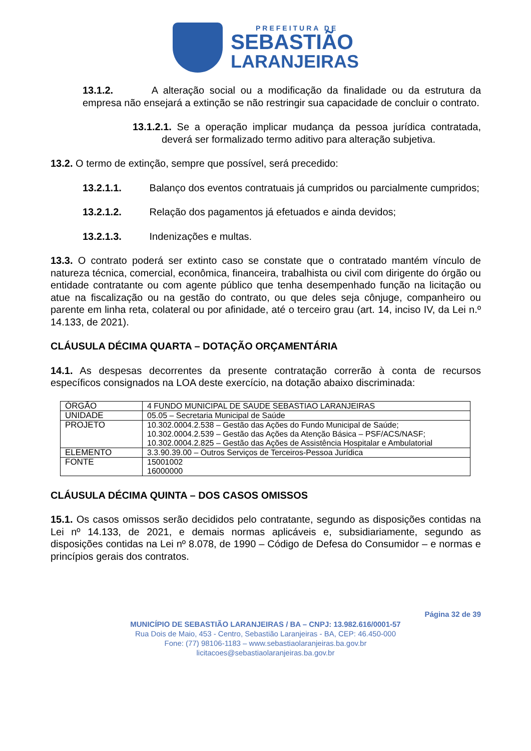PREFEITURA DE
SEBASTIÃO
LARANJEIRAS
13.1.2. A alteração social ou a modificação da finalidade ou da estrutura da empresa não ensejará a extinção se não restringir sua capacidade de concluir o contrato.
13.1.2.1. Se a operação implicar mudança da pessoa jurídica contratada, deverá ser formalizado termo aditivo para alteração subjetiva.
13.2. O termo de extinção, sempre que possível, será precedido:
13.2.1.1. Balanço dos eventos contratuais já cumpridos ou parcialmente cumpridos;
13.2.1.2. Relação dos pagamentos já efetuados e ainda devidos;
13.2.1.3. Indenizações e multas.
13.3. O contrato poderá ser extinto caso se constate que o contratado mantém vínculo de natureza técnica, comercial, econômica, financeira, trabalhista ou civil com dirigente do órgão ou entidade contratante ou com agente público que tenha desempenhado função na licitação ou atue na fiscalização ou na gestão do contrato, ou que deles seja cônjuge, companheiro ou parente em linha reta, colateral ou por afinidade, até o terceiro grau (art. 14, inciso IV, da Lei n.º 14.133, de 2021).
CLÁUSULA DÉCIMA QUARTA – DOTAÇÃO ORÇAMENTÁRIA
14.1. As despesas decorrentes da presente contratação correrão à conta de recursos específicos consignados na LOA deste exercício, na dotação abaixo discriminada:
| ÓRGÃO | 4 FUNDO MUNICIPAL DE SAUDE SEBASTIAO LARANJEIRAS |
| UNIDADE | 05.05 – Secretaria Municipal de Saúde |
| PROJETO | 10.302.0004.2.538 – Gestão das Ações do Fundo Municipal de Saúde; 10.302.0004.2.539 – Gestão das Ações da Atenção Básica – PSF/ACS/NASF; 10.302.0004.2.825 – Gestão das Ações de Assistência Hospitalar e Ambulatorial |
| ELEMENTO | 3.3.90.39.00 – Outros Serviços de Terceiros-Pessoa Jurídica |
| FONTE | 15001002 16000000 |
CLÁUSULA DÉCIMA QUINTA – DOS CASOS OMISSOS
15.1. Os casos omissos serão decididos pelo contratante, segundo as disposições contidas na Lei nº 14.133, de 2021, e demais normas aplicáveis e, subsidiariamente, segundo as disposições contidas na Lei nº 8.078, de 1990 – Código de Defesa do Consumidor – e normas e princípios gerais dos contratos.
Página 32 de 39
MUNICÍPIO DE SEBASTIÃO LARANJEIRAS / BA – CNPJ: 13.982.616/0001-57
Rua Dois de Maio, 453 - Centro, Sebastião Laranjeiras - BA, CEP: 46.450-000
Fone: (77) 98106-1183 – www.sebastiaolaranjeiras.ba.gov.br
licitacoes@sebastiaolaranjeiras.ba.gov.br